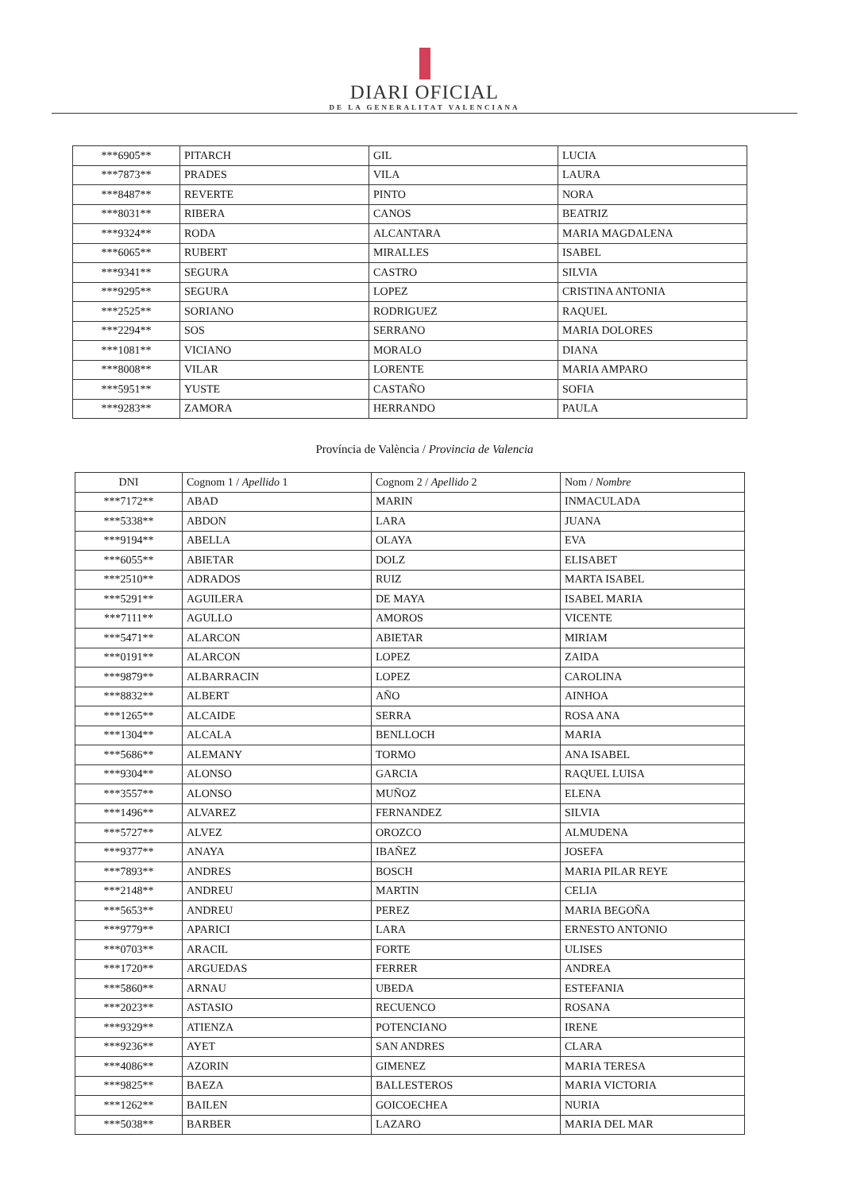DIARI OFICIAL
DE LA GENERALITAT VALENCIANA
| ***6905** | PITARCH | GIL | LUCIA |
| ***7873** | PRADES | VILA | LAURA |
| ***8487** | REVERTE | PINTO | NORA |
| ***8031** | RIBERA | CANOS | BEATRIZ |
| ***9324** | RODA | ALCANTARA | MARIA MAGDALENA |
| ***6065** | RUBERT | MIRALLES | ISABEL |
| ***9341** | SEGURA | CASTRO | SILVIA |
| ***9295** | SEGURA | LOPEZ | CRISTINA ANTONIA |
| ***2525** | SORIANO | RODRIGUEZ | RAQUEL |
| ***2294** | SOS | SERRANO | MARIA DOLORES |
| ***1081** | VICIANO | MORALO | DIANA |
| ***8008** | VILAR | LORENTE | MARIA AMPARO |
| ***5951** | YUSTE | CASTAÑO | SOFIA |
| ***9283** | ZAMORA | HERRANDO | PAULA |
Província de València / Provincia de Valencia
| DNI | Cognom 1 / Apellido 1 | Cognom 2 / Apellido 2 | Nom / Nombre |
| --- | --- | --- | --- |
| ***7172** | ABAD | MARIN | INMACULADA |
| ***5338** | ABDON | LARA | JUANA |
| ***9194** | ABELLA | OLAYA | EVA |
| ***6055** | ABIETAR | DOLZ | ELISABET |
| ***2510** | ADRADOS | RUIZ | MARTA ISABEL |
| ***5291** | AGUILERA | DE MAYA | ISABEL MARIA |
| ***7111** | AGULLO | AMOROS | VICENTE |
| ***5471** | ALARCON | ABIETAR | MIRIAM |
| ***0191** | ALARCON | LOPEZ | ZAIDA |
| ***9879** | ALBARRACIN | LOPEZ | CAROLINA |
| ***8832** | ALBERT | AÑO | AINHOA |
| ***1265** | ALCAIDE | SERRA | ROSA ANA |
| ***1304** | ALCALA | BENLLOCH | MARIA |
| ***5686** | ALEMANY | TORMO | ANA ISABEL |
| ***9304** | ALONSO | GARCIA | RAQUEL LUISA |
| ***3557** | ALONSO | MUÑOZ | ELENA |
| ***1496** | ALVAREZ | FERNANDEZ | SILVIA |
| ***5727** | ALVEZ | OROZCO | ALMUDENA |
| ***9377** | ANAYA | IBAÑEZ | JOSEFA |
| ***7893** | ANDRES | BOSCH | MARIA PILAR REYE |
| ***2148** | ANDREU | MARTIN | CELIA |
| ***5653** | ANDREU | PEREZ | MARIA BEGOÑA |
| ***9779** | APARICI | LARA | ERNESTO ANTONIO |
| ***0703** | ARACIL | FORTE | ULISES |
| ***1720** | ARGUEDAS | FERRER | ANDREA |
| ***5860** | ARNAU | UBEDA | ESTEFANIA |
| ***2023** | ASTASIO | RECUENCO | ROSANA |
| ***9329** | ATIENZA | POTENCIANO | IRENE |
| ***9236** | AYET | SAN ANDRES | CLARA |
| ***4086** | AZORIN | GIMENEZ | MARIA TERESA |
| ***9825** | BAEZA | BALLESTEROS | MARIA VICTORIA |
| ***1262** | BAILEN | GOICOECHEA | NURIA |
| ***5038** | BARBER | LAZARO | MARIA DEL MAR |